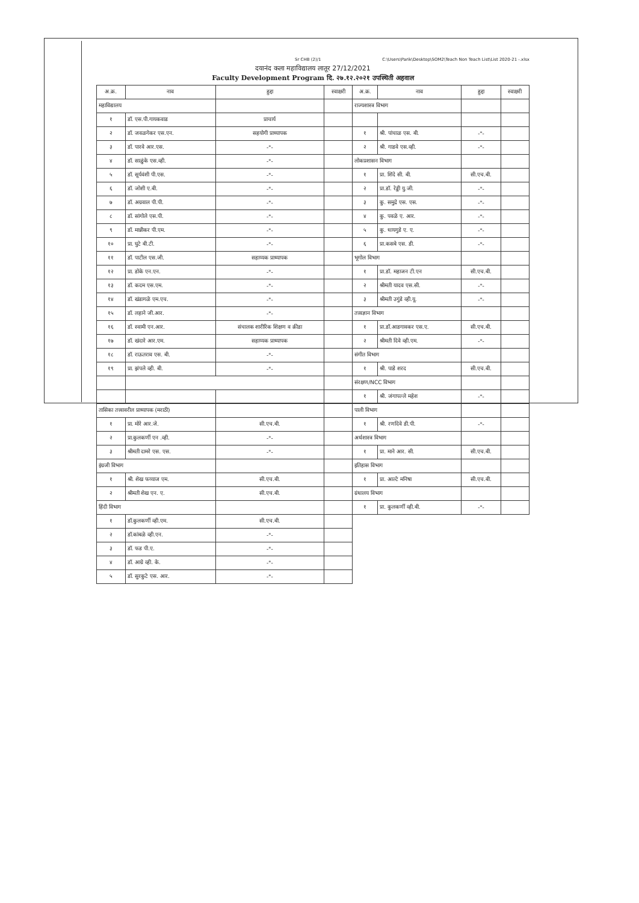Sr CHB (2)/1 C:\Users\Parik\Desktop\SOM2\Teach Non Teach List\List 2020-21 -.xlsx
दयानंद कला महाविद्यालय लातूर 27/12/2021
Faculty Development Program दि. २७.१२.२०२१ उपस्थिती अहवाल
| अ.क्र. | नाव | हुद्दा | स्वाक्षरी | अ.क्र. | नाव | हुद्दा | स्वाक्षरी |
| --- | --- | --- | --- | --- | --- | --- | --- |
| महाविद्यालय | | | | राज्यशास्त्र विभाग | | | |
| १ | डॉ. एस.पी.गायकवाड | प्राचार्य | | | | | |
| २ | डॉ. जवळगेकर एस.एन. | सहयोगी प्राध्यापक | | १ | श्री. पांचाळ एस. बी. | -"- | |
| ३ | डॉ. पारवे आर.एस. | -"- | | २ | श्री. गाडवे एस.व्ही. | -"- | |
| ४ | डॉ. साळुंके एस.व्ही. | -"- | | लोकप्रशासन विभाग | | | |
| ५ | डॉ. सूर्यवंशी पी.एस. | -"- | | १ | प्रा. शिंदे सी. बी. | सी.एच.बी. | |
| ६ | डॉ. जोशी ए.बी. | -"- | | २ | प्रा.डॉ. रेड्डी यु.जी. | -"- | |
| ७ | डॉ. अग्रवाल पी.पी. | -"- | | ३ | कु. समुद्रे एस. एस. | -"- | |
| ८ | डॉ. सांगोले एस.पी. | -"- | | ४ | कु. पवळे ए. आर. | -"- | |
| ९ | डॉ. मान्नीकर पी.एम. | -"- | | ५ | कु. धायगुडे ए. ए. | -"- | |
| १० | प्रा. घुटे बी.टी. | -"- | | ६ | प्रा.कसबे एस. डी. | -"- | |
| ११ | डॉ. पाटील एस.जी. | सहाय्यक प्राध्यापक | | भूगोल विभाग | | | |
| १२ | प्रा. डोके एन.एन. | -"- | | १ | प्रा.डॉ. महाजन टी.एन | सी.एच.बी. | |
| १३ | डॉ. कदम एस.एम. | -"- | | २ | श्रीमती यादव एस.सी. | -"- | |
| १४ | डॉ. खंडागळे एम.एच. | -"- | | ३ | श्रीमती उगुंडे व्ही.यू. | -"- | |
| १५ | डॉ. लहाने जी.आर. | -"- | | तत्त्वज्ञान विभाग | | | |
| १६ | डॉ. स्वामी एन.आर. | संचालक शारीरिक शिक्षण व क्रीडा | | १ | प्रा.डॉ.आडगावकर एस.ए. | सी.एच.बी. | |
| १७ | डॉ. खंदारे आर.एम. | सहाय्यक प्राध्यापक | | २ | श्रीमती दिवे व्ही.एम. | -"- | |
| १८ | डॉ. राऊतराव एस. बी. | -"- | | संगीत विभाग | | | |
| १९ | प्रा. झंपले व्ही. बी. | -"- | | १ | श्री. पाडे शरद | सी.एच.बी. | |
| | | | | संरक्षण/NCC विभाग | | | |
| | | | | १ | श्री. जंगापल्ले महेश | -"- | |
| तासिका तत्त्वावरील प्राध्यापक (मराठी) | | | | पाली विभाग | | | |
| १ | प्रा. मोरे आर.जे. | सी.एच.बी. | | १ | श्री. रणदिवे डी.पी. | -"- | |
| २ | प्रा.कुलकर्णी एन .व्ही. | -"- | | अर्थशास्त्र विभाग | | | |
| ३ | श्रीमती दामरे एस. एस. | -"- | | १ | प्रा. माने आर. सी. | सी.एच.बी. | |
| इंग्रजी विभाग | | | | इतिहास विभाग | | | |
| १ | श्री. शेख फय्याज एम. | सी.एच.बी. | | १ | प्रा. आल्टे मनिषा | सी.एच.बी. | |
| २ | श्रीमती शेख एन. ए. | सी.एच.बी. | | ग्रंथालय विभाग | | | |
| हिंदी विभाग | | | | १ | प्रा. कुलकर्णी व्ही.बी. | -"- | |
| १ | डॉ.कुलकर्णी व्ही.एम. | सी.एच.बी. | | | | | |
| २ | डॉ.कांबळे व्ही.एन. | -"- | | | | | |
| ३ | डॉ. फड पी.ए. | -"- | | | | | |
| ४ | डॉ. आग्रे व्ही. के. | -"- | | | | | |
| ५ | डॉ. सुरकुटे एस. आर. | -"- | | | | | |